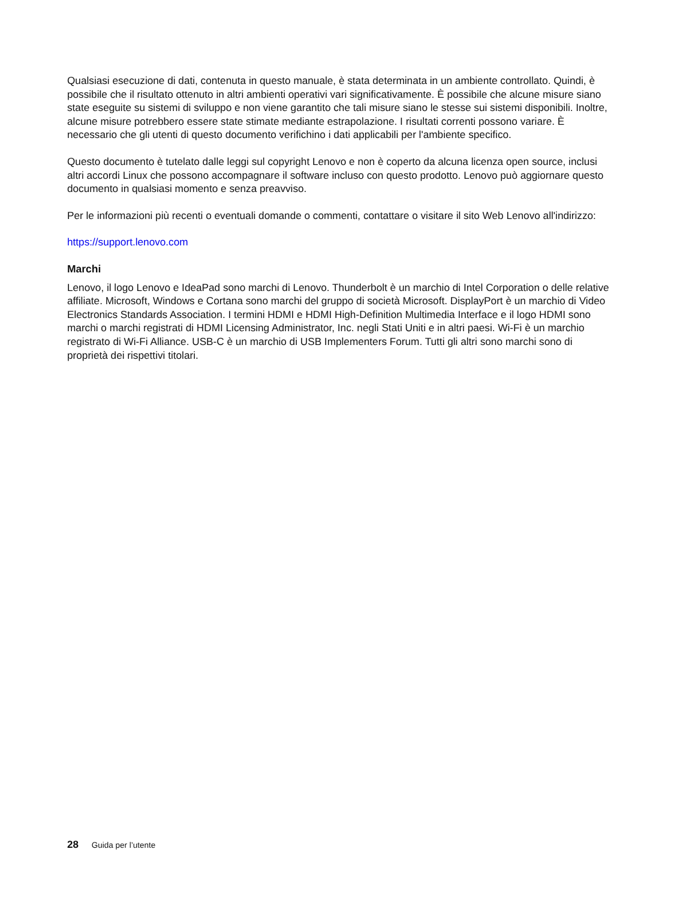Qualsiasi esecuzione di dati, contenuta in questo manuale, è stata determinata in un ambiente controllato. Quindi, è possibile che il risultato ottenuto in altri ambienti operativi vari significativamente. È possibile che alcune misure siano state eseguite su sistemi di sviluppo e non viene garantito che tali misure siano le stesse sui sistemi disponibili. Inoltre, alcune misure potrebbero essere state stimate mediante estrapolazione. I risultati correnti possono variare. È necessario che gli utenti di questo documento verifichino i dati applicabili per l'ambiente specifico.
Questo documento è tutelato dalle leggi sul copyright Lenovo e non è coperto da alcuna licenza open source, inclusi altri accordi Linux che possono accompagnare il software incluso con questo prodotto. Lenovo può aggiornare questo documento in qualsiasi momento e senza preavviso.
Per le informazioni più recenti o eventuali domande o commenti, contattare o visitare il sito Web Lenovo all'indirizzo:
https://support.lenovo.com
Marchi
Lenovo, il logo Lenovo e IdeaPad sono marchi di Lenovo. Thunderbolt è un marchio di Intel Corporation o delle relative affiliate. Microsoft, Windows e Cortana sono marchi del gruppo di società Microsoft. DisplayPort è un marchio di Video Electronics Standards Association. I termini HDMI e HDMI High-Definition Multimedia Interface e il logo HDMI sono marchi o marchi registrati di HDMI Licensing Administrator, Inc. negli Stati Uniti e in altri paesi. Wi-Fi è un marchio registrato di Wi-Fi Alliance. USB-C è un marchio di USB Implementers Forum. Tutti gli altri sono marchi sono di proprietà dei rispettivi titolari.
28 Guida per l’utente